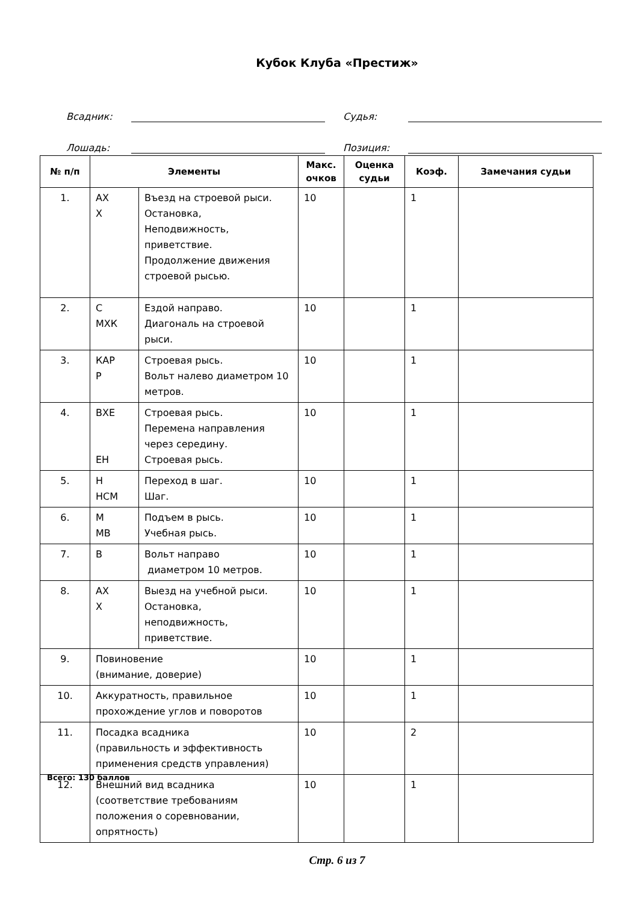Кубок Клуба «Престиж»
Всадник: Судья:
Лошадь: Позиция:
| № п/п | Элементы | | Макс. очков | Оценка судьи | Коэф. | Замечания судьи |
| --- | --- | --- | --- | --- | --- | --- |
| 1. | АХ Х | Въезд на строевой рыси. Остановка, Неподвижность, приветствие. Продолжение движения строевой рысью. | 10 | | 1 | |
| 2. | С МХК | Ездой направо. Диагональ на строевой рыси. | 10 | | 1 | |
| 3. | КАР Р | Строевая рысь. Вольт налево диаметром 10 метров. | 10 | | 1 | |
| 4. | ВХЕ ЕН | Строевая рысь. Перемена направления через середину. Строевая рысь. | 10 | | 1 | |
| 5. | Н НСМ | Переход в шаг. Шаг. | 10 | | 1 | |
| 6. | М МВ | Подъем в рысь. Учебная рысь. | 10 | | 1 | |
| 7. | В | Вольт направо диаметром 10 метров. | 10 | | 1 | |
| 8. | АХ Х | Выезд на учебной рыси. Остановка, неподвижность, приветствие. | 10 | | 1 | |
| 9. | Повиновение (внимание, доверие) | | 10 | | 1 | |
| 10. | Аккуратность, правильное прохождение углов и поворотов | | 10 | | 1 | |
| 11. | Посадка всадника (правильность и эффективность применения средств управления) | | 10 | | 2 | |
| 12. | Внешний вид всадника (соответствие требованиям положения о соревновании, опрятность) | | 10 | | 1 | |
Всего: 130 баллов
Стр. 6 из 7